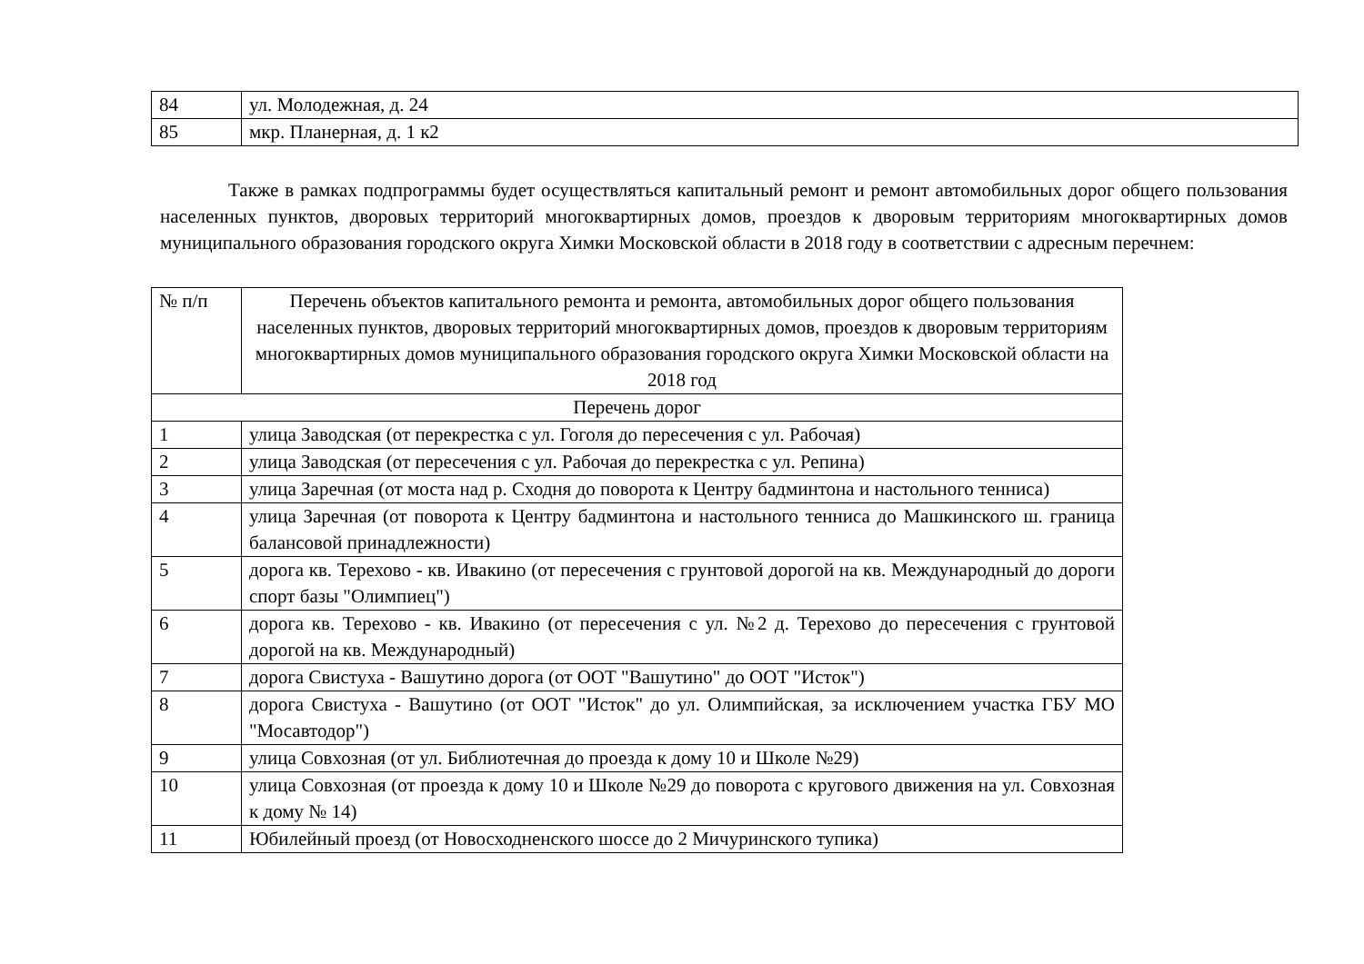| 84 | ул. Молодежная, д. 24 |
| 85 | мкр. Планерная, д. 1 к2 |
Также в рамках подпрограммы будет осуществляться капитальный ремонт и ремонт автомобильных дорог общего пользования населенных пунктов, дворовых территорий многоквартирных домов, проездов к дворовым территориям многоквартирных домов муниципального образования городского округа Химки Московской области в 2018 году в соответствии с адресным перечнем:
| № п/п | Перечень объектов капитального ремонта и ремонта, автомобильных дорог общего пользования населенных пунктов, дворовых территорий многоквартирных домов, проездов к дворовым территориям многоквартирных домов муниципального образования городского округа Химки Московской области на 2018 год |
| --- | --- |
| Перечень дорог | |
| 1 | улица Заводская (от перекрестка с ул. Гоголя до пересечения с ул. Рабочая) |
| 2 | улица Заводская (от пересечения с ул. Рабочая до перекрестка с ул. Репина) |
| 3 | улица Заречная (от моста над р. Сходня до поворота к Центру бадминтона и настольного тенниса) |
| 4 | улица Заречная (от поворота к Центру бадминтона и настольного тенниса до Машкинского ш. граница балансовой принадлежности) |
| 5 | дорога кв. Терехово - кв. Ивакино (от пересечения с грунтовой дорогой на кв. Международный до дороги спорт базы "Олимпиец") |
| 6 | дорога кв. Терехово - кв. Ивакино (от пересечения с ул. №2 д. Терехово до пересечения с грунтовой дорогой на кв. Международный) |
| 7 | дорога Свистуха - Вашутино дорога (от ООТ "Вашутино" до ООТ "Исток") |
| 8 | дорога Свистуха - Вашутино (от ООТ "Исток" до ул. Олимпийская, за исключением участка ГБУ МО "Мосавтодор") |
| 9 | улица Совхозная (от ул. Библиотечная до проезда к дому 10 и Школе №29) |
| 10 | улица Совхозная (от проезда к дому 10 и Школе №29 до поворота с кругового движения на ул. Совхозная к дому № 14) |
| 11 | Юбилейный проезд (от Новосходненского шоссе до 2 Мичуринского тупика) |